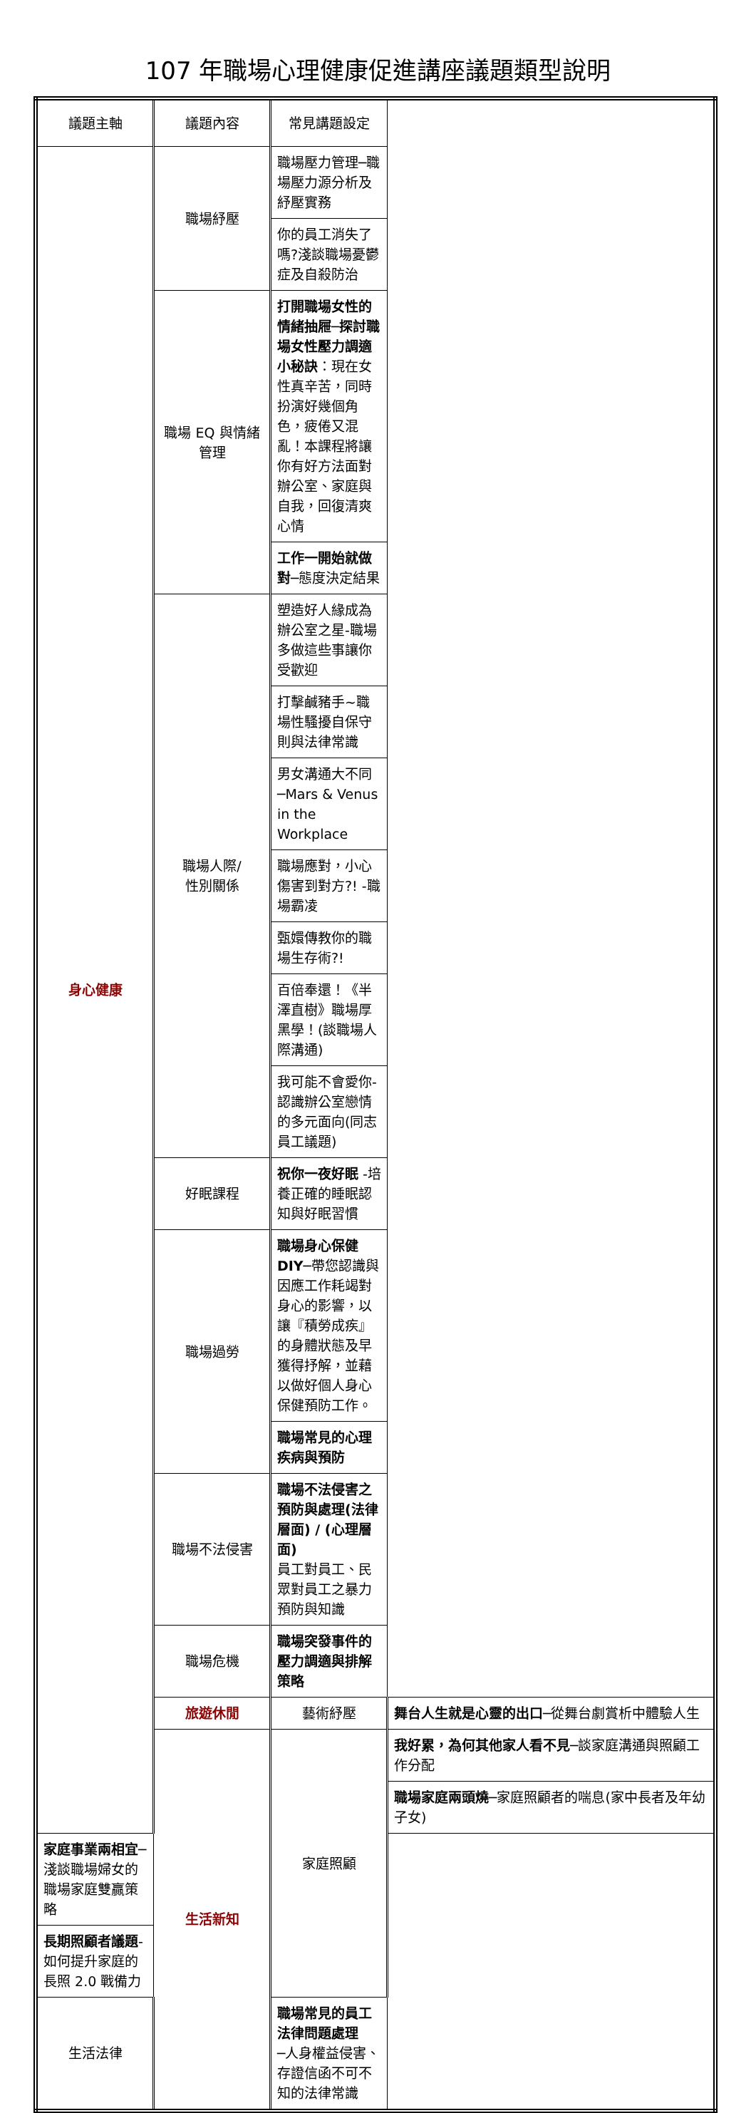107 年職場心理健康促進講座議題類型說明
| 議題主軸 | 議題內容 | 常見講題設定 | |
| --- | --- | --- | --- |
| 身心健康 | 職場紓壓 | 職場壓力管理─職場壓力源分析及紓壓實務 | |
| | | 你的員工消失了嗎?淺談職場憂鬱症及自殺防治 | |
| | 職場 EQ 與情緒管理 | 打開職場女性的情緒抽屜─探討職場女性壓力調適小秘訣 ：現在女性真辛苦，同時扮演好幾個角色，疲倦又混亂！本課程將讓你有好方法面對辦公室、家庭與自我，回復清爽心情 | |
| | | 工作一開始就做對─ 態度決定結果 | |
| | 職場人際/ 性別關係 | 塑造好人緣成為辦公室之星-職場多做這些事讓你受歡迎 | |
| | | 打擊鹹豬手~職場性騷擾自保守則與法律常識 | |
| | | 男女溝通大不同─Mars & Venus in the Workplace | |
| | | 職場應對，小心傷害到對方?! -職場霸凌 | |
| | | 甄嬛傳教你的職場生存術?! | |
| | | 百倍奉還！《半澤直樹》職場厚黑學！(談職場人際溝通) | |
| | | 我可能不會愛你-認識辦公室戀情的多元面向(同志員工議題) | |
| | 好眠課程 | 祝你一夜好眠 -培養正確的睡眠認知與好眠習慣 | |
| | 職場過勞 | 職場身心保健 DIY─ 帶您認識與因應工作耗竭對身心的影響，以讓『積勞成疾』的身體狀態及早獲得抒解，並藉以做好個人身心保健預防工作。 | |
| | | 職場常見的心理疾病與預防 | |
| | 職場不法侵害 | 職場不法侵害之預防與處理(法律層面) / (心理層面) 員工對員工、民眾對員工之暴力預防與知識 | |
| | 職場危機 | 職場突發事件的壓力調適與排解策略 | |
| | 旅遊休閒 | 藝術紓壓 | 舞台人生就是心靈的出口─ 從舞台劇賞析中體驗人生 |
| | 生活新知 | 家庭照顧 | 我好累，為何其他家人看不見─ 談家庭溝通與照顧工作分配 |
| | | | 職場家庭兩頭燒─ 家庭照顧者的喘息(家中長者及年幼子女) |
| 家庭事業兩相宜─ 淺談職場婦女的職場家庭雙贏策略 | | | |
| 長期照顧者議題 -如何提升家庭的長照 2.0 戰備力 | | | |
| 生活法律 | | 職場常見的員工法律問題處理 ─人身權益侵害、存證信函不可不知的法律常識 | |